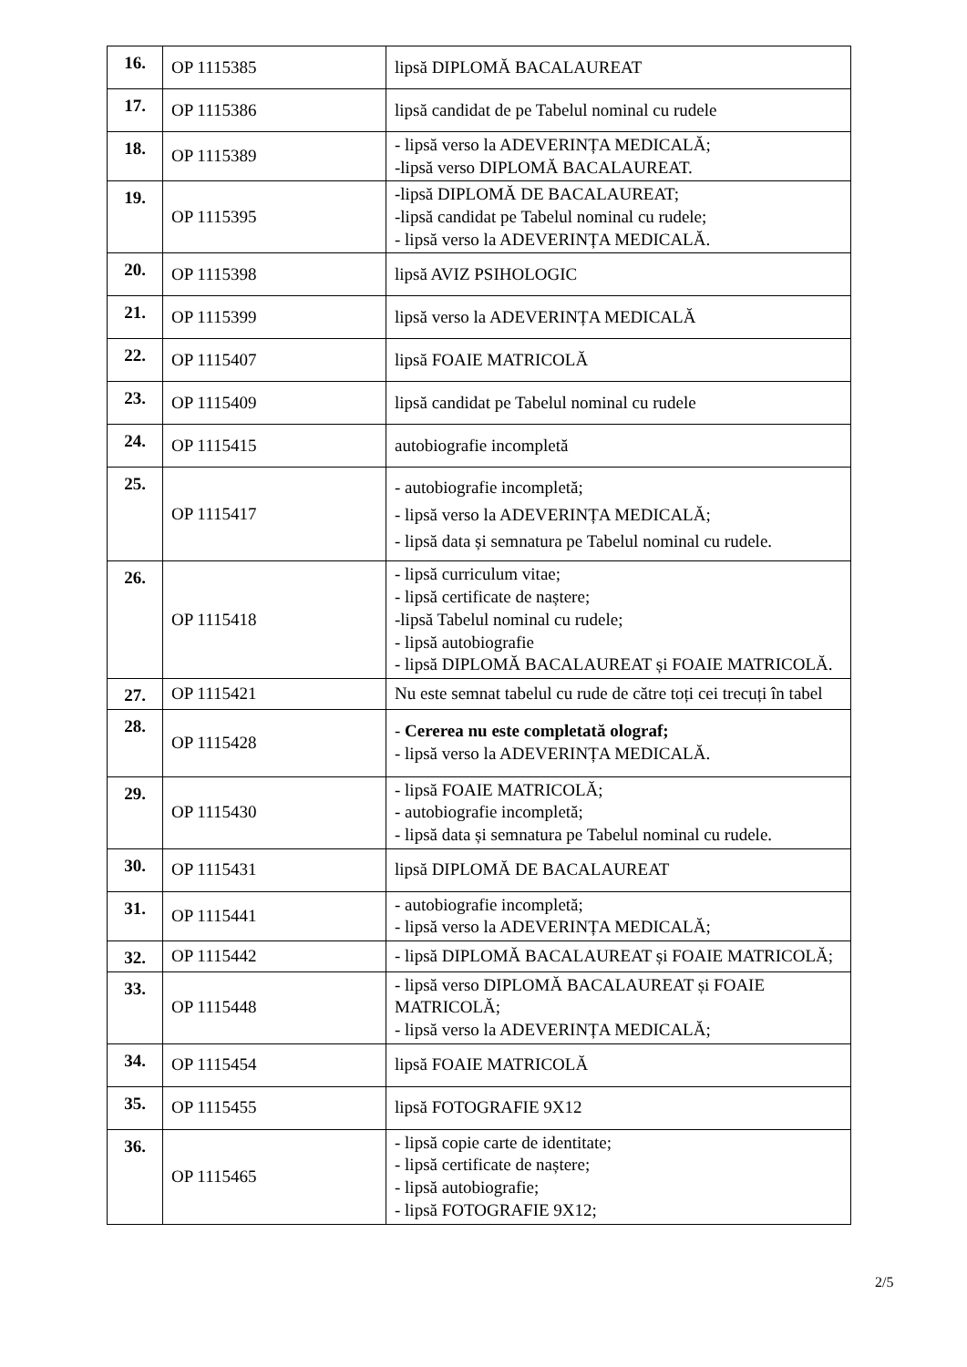| 16. | OP 1115385 | lipsă DIPLOMĂ BACALAUREAT |
| 17. | OP 1115386 | lipsă candidat de pe Tabelul nominal cu rudele |
| 18. | OP 1115389 | - lipsă verso la ADEVERINȚA MEDICALĂ; -lipsă verso DIPLOMĂ BACALAUREAT. |
| 19. | OP 1115395 | -lipsă DIPLOMĂ DE BACALAUREAT; -lipsă candidat pe Tabelul nominal cu rudele; - lipsă verso la ADEVERINȚA MEDICALĂ. |
| 20. | OP 1115398 | lipsă AVIZ PSIHOLOGIC |
| 21. | OP 1115399 | lipsă verso la ADEVERINȚA MEDICALĂ |
| 22. | OP 1115407 | lipsă FOAIE MATRICOLĂ |
| 23. | OP 1115409 | lipsă candidat pe Tabelul nominal cu rudele |
| 24. | OP 1115415 | autobiografie incompletă |
| 25. | OP 1115417 | - autobiografie incompletă; - lipsă verso la ADEVERINȚA MEDICALĂ; - lipsă data și semnatura pe Tabelul nominal cu rudele. |
| 26. | OP 1115418 | - lipsă curriculum vitae; - lipsă certificate de naștere; -lipsă Tabelul nominal cu rudele; - lipsă autobiografie - lipsă DIPLOMĂ BACALAUREAT și FOAIE MATRICOLĂ. |
| 27. | OP 1115421 | Nu este semnat tabelul cu rude de către toți cei trecuți în tabel |
| 28. | OP 1115428 | - Cererea nu este completată olograf; - lipsă verso la ADEVERINȚA MEDICALĂ. |
| 29. | OP 1115430 | - lipsă FOAIE MATRICOLĂ; - autobiografie incompletă; - lipsă data și semnatura pe Tabelul nominal cu rudele. |
| 30. | OP 1115431 | lipsă DIPLOMĂ DE BACALAUREAT |
| 31. | OP 1115441 | - autobiografie incompletă; - lipsă verso la ADEVERINȚA MEDICALĂ; |
| 32. | OP 1115442 | - lipsă DIPLOMĂ BACALAUREAT și FOAIE MATRICOLĂ; |
| 33. | OP 1115448 | - lipsă verso DIPLOMĂ BACALAUREAT și FOAIE MATRICOLĂ; - lipsă verso la ADEVERINȚA MEDICALĂ; |
| 34. | OP 1115454 | lipsă FOAIE MATRICOLĂ |
| 35. | OP 1115455 | lipsă FOTOGRAFIE 9X12 |
| 36. | OP 1115465 | - lipsă copie carte de identitate; - lipsă certificate de naștere; - lipsă autobiografie; - lipsă FOTOGRAFIE 9X12; |
2/5